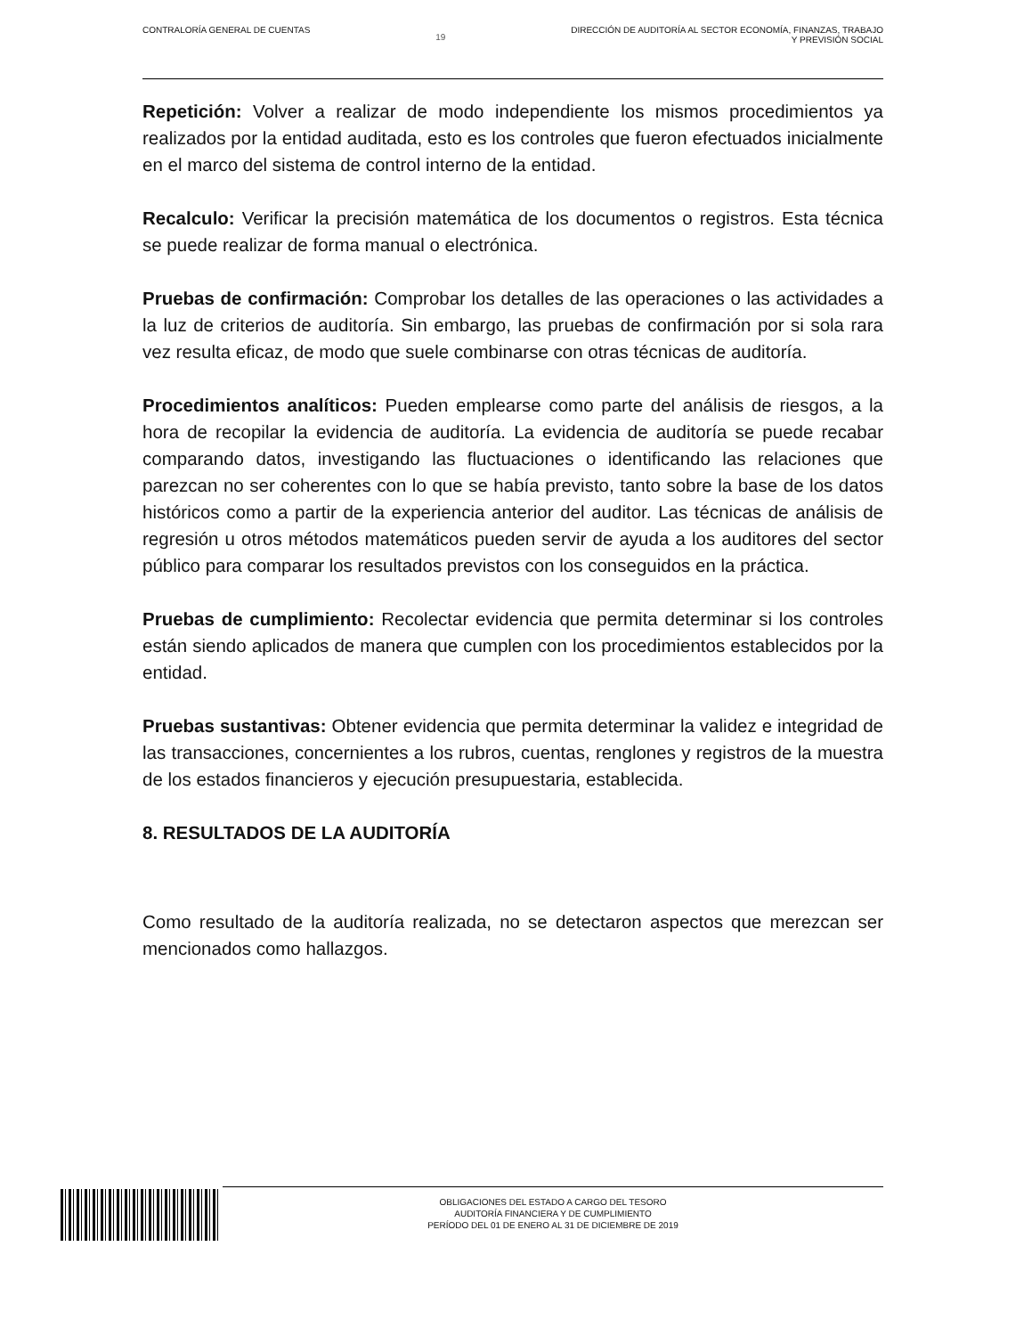CONTRALORÍA GENERAL DE CUENTAS 19 DIRECCIÓN DE AUDITORÍA AL SECTOR ECONOMÍA, FINANZAS, TRABAJO
Y PREVISIÓN SOCIAL
Repetición: Volver a realizar de modo independiente los mismos procedimientos ya realizados por la entidad auditada, esto es los controles que fueron efectuados inicialmente en el marco del sistema de control interno de la entidad.
Recalculo: Verificar la precisión matemática de los documentos o registros. Esta técnica se puede realizar de forma manual o electrónica.
Pruebas de confirmación: Comprobar los detalles de las operaciones o las actividades a la luz de criterios de auditoría. Sin embargo, las pruebas de confirmación por si sola rara vez resulta eficaz, de modo que suele combinarse con otras técnicas de auditoría.
Procedimientos analíticos: Pueden emplearse como parte del análisis de riesgos, a la hora de recopilar la evidencia de auditoría. La evidencia de auditoría se puede recabar comparando datos, investigando las fluctuaciones o identificando las relaciones que parezcan no ser coherentes con lo que se había previsto, tanto sobre la base de los datos históricos como a partir de la experiencia anterior del auditor. Las técnicas de análisis de regresión u otros métodos matemáticos pueden servir de ayuda a los auditores del sector público para comparar los resultados previstos con los conseguidos en la práctica.
Pruebas de cumplimiento: Recolectar evidencia que permita determinar si los controles están siendo aplicados de manera que cumplen con los procedimientos establecidos por la entidad.
Pruebas sustantivas: Obtener evidencia que permita determinar la validez e integridad de las transacciones, concernientes a los rubros, cuentas, renglones y registros de la muestra de los estados financieros y ejecución presupuestaria, establecida.
8. RESULTADOS DE LA AUDITORÍA
Como resultado de la auditoría realizada, no se detectaron aspectos que merezcan ser mencionados como hallazgos.
OBLIGACIONES DEL ESTADO A CARGO DEL TESORO
AUDITORÍA FINANCIERA Y DE CUMPLIMIENTO
PERÍODO DEL 01 DE ENERO AL 31 DE DICIEMBRE DE 2019